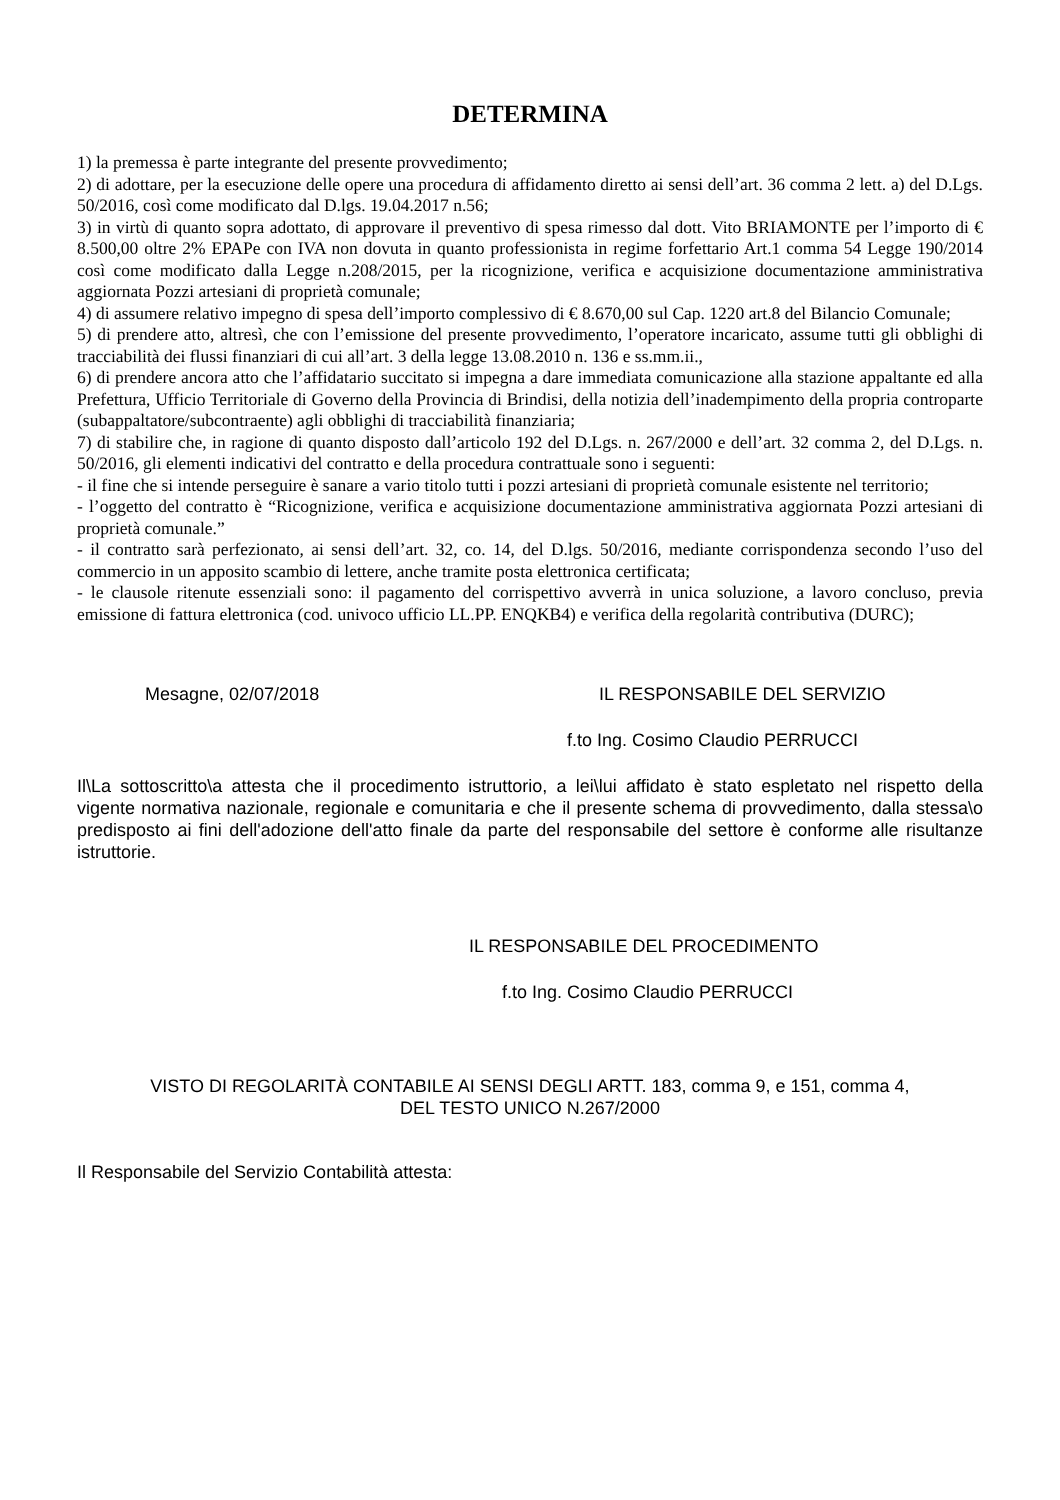DETERMINA
1) la premessa è parte integrante del presente provvedimento;
2) di adottare, per la esecuzione delle opere una procedura di affidamento diretto ai sensi dell’art. 36 comma 2 lett. a) del D.Lgs. 50/2016, così come modificato dal D.lgs. 19.04.2017 n.56;
3) in virtù di quanto sopra adottato, di approvare il preventivo di spesa rimesso dal dott. Vito BRIAMONTE per l’importo di € 8.500,00 oltre 2% EPAPe con IVA non dovuta in quanto professionista in regime forfettario Art.1 comma 54 Legge 190/2014 così come modificato dalla Legge n.208/2015, per la ricognizione, verifica e acquisizione documentazione amministrativa aggiornata Pozzi artesiani di proprietà comunale;
4) di assumere relativo impegno di spesa dell’importo complessivo di € 8.670,00 sul Cap. 1220 art.8 del Bilancio Comunale;
5) di prendere atto, altresì, che con l’emissione del presente provvedimento, l’operatore incaricato, assume tutti gli obblighi di tracciabilità dei flussi finanziari di cui all’art. 3 della legge 13.08.2010 n. 136 e ss.mm.ii.,
6) di prendere ancora atto che l’affidatario succitato si impegna a dare immediata comunicazione alla stazione appaltante ed alla Prefettura, Ufficio Territoriale di Governo della Provincia di Brindisi, della notizia dell’inadempimento della propria controparte (subappaltatore/subcontraente) agli obblighi di tracciabilità finanziaria;
7) di stabilire che, in ragione di quanto disposto dall’articolo 192 del D.Lgs. n. 267/2000 e dell’art. 32 comma 2, del D.Lgs. n. 50/2016, gli elementi indicativi del contratto e della procedura contrattuale sono i seguenti:
- il fine che si intende perseguire è sanare a vario titolo tutti i pozzi artesiani di proprietà comunale esistente nel territorio;
- l’oggetto del contratto è “Ricognizione, verifica e acquisizione documentazione amministrativa aggiornata Pozzi artesiani di proprietà comunale.”
- il contratto sarà perfezionato, ai sensi dell’art. 32, co. 14, del D.lgs. 50/2016, mediante corrispondenza secondo l’uso del commercio in un apposito scambio di lettere, anche tramite posta elettronica certificata;
- le clausole ritenute essenziali sono: il pagamento del corrispettivo avverrà in unica soluzione, a lavoro concluso, previa emissione di fattura elettronica (cod. univoco ufficio LL.PP. ENQKB4) e verifica della regolarità contributiva (DURC);
Mesagne, 02/07/2018 IL RESPONSABILE DEL SERVIZIO
f.to Ing. Cosimo Claudio PERRUCCI
Il\La sottoscritto\a attesta che il procedimento istruttorio, a lei\lui affidato è stato espletato nel rispetto della vigente normativa nazionale, regionale e comunitaria e che il presente schema di provvedimento, dalla stessa\o predisposto ai fini dell'adozione dell'atto finale da parte del responsabile del settore è conforme alle risultanze istruttorie.
IL RESPONSABILE DEL PROCEDIMENTO
f.to Ing. Cosimo Claudio PERRUCCI
VISTO DI REGOLARITÀ CONTABILE AI SENSI DEGLI ARTT. 183, comma 9, e 151, comma 4,
DEL TESTO UNICO N.267/2000
Il Responsabile del Servizio Contabilità attesta: